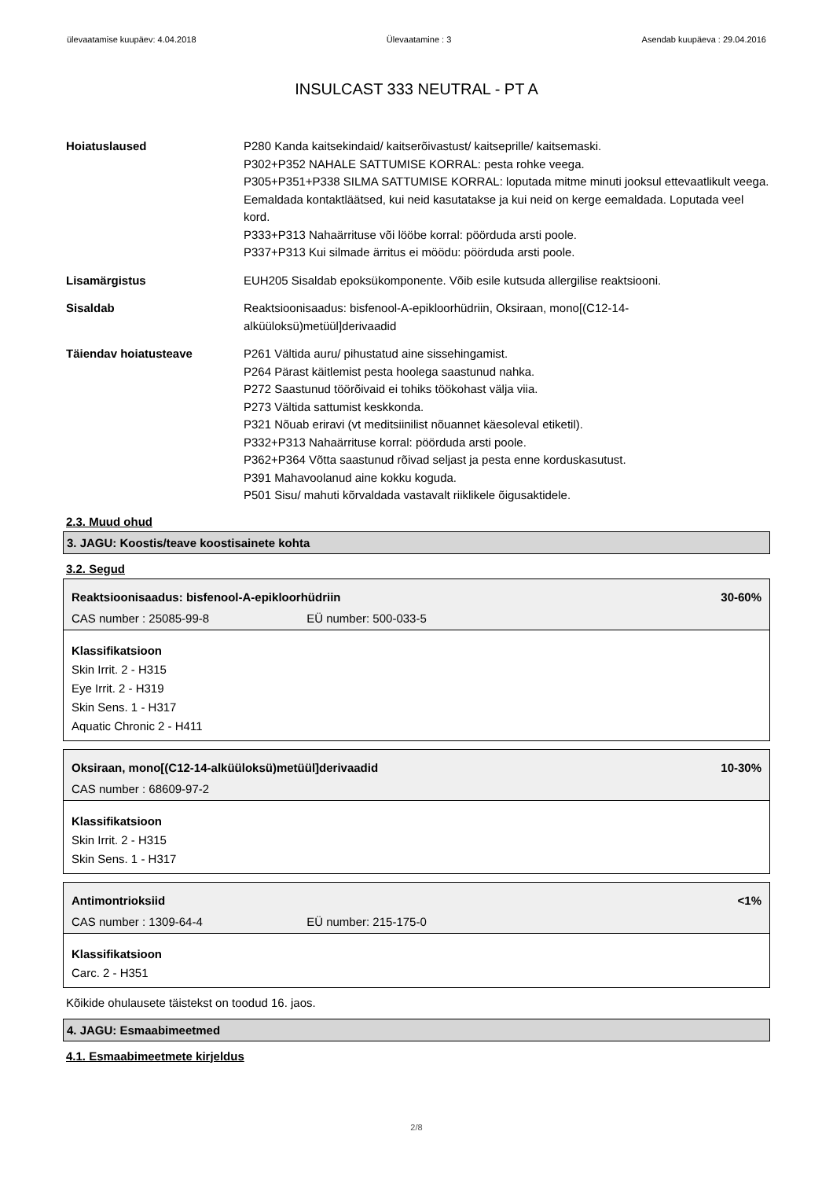ülevaatamise kuupäev: 4.04.2018 Ülevaatamine : 3 Asendab kuupäeva : 29.04.2016
INSULCAST 333 NEUTRAL - PT A
Hoiatuslaused P280 Kanda kaitsekindaid/ kaitserõivastust/ kaitseprille/ kaitsemaski.
P302+P352 NAHALE SATTUMISE KORRAL: pesta rohke veega.
P305+P351+P338 SILMA SATTUMISE KORRAL: loputada mitme minuti jooksul ettevaatlikult veega. Eemaldada kontaktläätsed, kui neid kasutatakse ja kui neid on kerge eemaldada. Loputada veel kord.
P333+P313 Nahaärrituse või lööbe korral: pöörduda arsti poole.
P337+P313 Kui silmade ärritus ei möödu: pöörduda arsti poole.
Lisamärgistus EUH205 Sisaldab epoksükomponente. Võib esile kutsuda allergilise reaktsiooni.
Sisaldab Reaktsioonisaadus: bisfenool-A-epikloorhüdriin, Oksiraan, mono[(C12-14-alküüloksü)metüül]derivaadid
Täiendav hoiatusteave P261 Vältida auru/ pihustatud aine sissehingamist.
P264 Pärast käitlemist pesta hoolega saastunud nahka.
P272 Saastunud töörõivaid ei tohiks töökohast välja viia.
P273 Vältida sattumist keskkonda.
P321 Nõuab eriravi (vt meditsiinilist nõuannet käesoleval etiketil).
P332+P313 Nahaärrituse korral: pöörduda arsti poole.
P362+P364 Võtta saastunud rõivad seljast ja pesta enne korduskasutust.
P391 Mahavoolanud aine kokku koguda.
P501 Sisu/ mahuti kõrvaldada vastavalt riiklikele õigusaktidele.
2.3. Muud ohud
3. JAGU: Koostis/teave koostisainete kohta
3.2. Segud
Reaktsioonisaadus: bisfenool-A-epikloorhüdriin 30-60%
CAS number : 25085-99-8 EÜ number: 500-033-5
Klassifikatsioon
Skin Irrit. 2 - H315
Eye Irrit. 2 - H319
Skin Sens. 1 - H317
Aquatic Chronic 2 - H411
Oksiraan, mono[(C12-14-alküüloksü)metüül]derivaadid 10-30%
CAS number : 68609-97-2
Klassifikatsioon
Skin Irrit. 2 - H315
Skin Sens. 1 - H317
Antimontrioksiid <1%
CAS number : 1309-64-4 EÜ number: 215-175-0
Klassifikatsioon
Carc. 2 - H351
Kõikide ohulausete täistekst on toodud 16. jaos.
4. JAGU: Esmaabimeetmed
4.1. Esmaabimeetmete kirjeldus
2/8